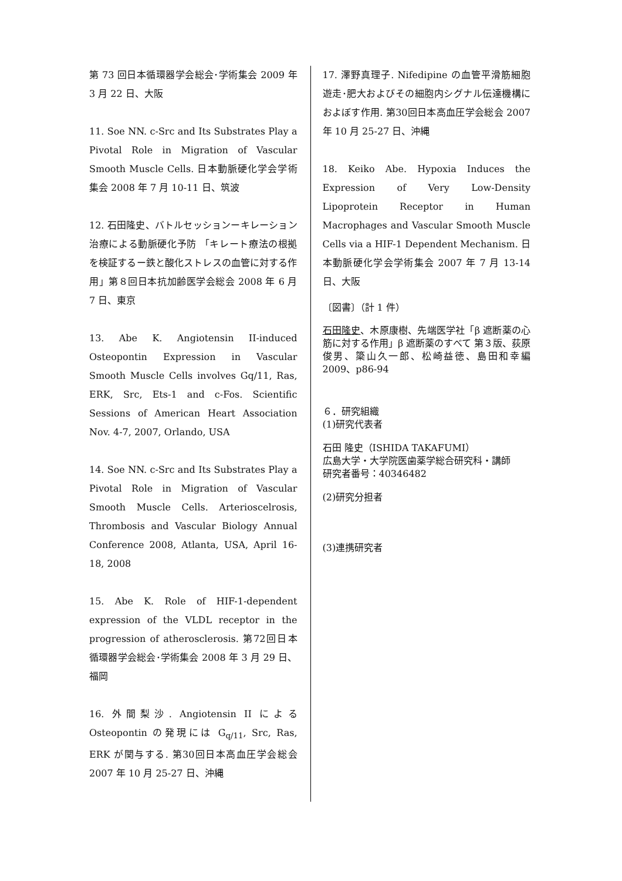第 73 回日本循環器学会総会･学術集会 2009 年 3 月 22 日、大阪
11. Soe NN. c-Src and Its Substrates Play a Pivotal Role in Migration of Vascular Smooth Muscle Cells. 日本動脈硬化学会学術集会 2008 年 7 月 10-11 日、筑波
12. 石田隆史、バトルセッションーキレーション治療による動脈硬化予防 「キレート療法の根拠を検証するー鉄と酸化ストレスの血管に対する作用」第８回日本抗加齢医学会総会 2008 年 6 月 7 日、東京
13. Abe K. Angiotensin II-induced Osteopontin Expression in Vascular Smooth Muscle Cells involves Gq/11, Ras, ERK, Src, Ets-1 and c-Fos. Scientific Sessions of American Heart Association Nov. 4-7, 2007, Orlando, USA
14. Soe NN. c-Src and Its Substrates Play a Pivotal Role in Migration of Vascular Smooth Muscle Cells. Arterioscelrosis, Thrombosis and Vascular Biology Annual Conference 2008, Atlanta, USA, April 16-18, 2008
15. Abe K. Role of HIF-1-dependent expression of the VLDL receptor in the progression of atherosclerosis. 第72回日本循環器学会総会･学術集会 2008 年 3 月 29 日、福岡
16. 外間梨沙. Angiotensin II による Osteopontin の発現には G<sub>q/11</sub>, Src, Ras, ERK が関与する. 第30回日本高血圧学会総会 2007 年 10 月 25-27 日、沖縄
17. 澤野真理子. Nifedipine の血管平滑筋細胞遊走･肥大およびその細胞内シグナル伝達機構におよぼす作用. 第30回日本高血圧学会総会 2007 年 10 月 25-27 日、沖縄
18. Keiko Abe. Hypoxia Induces the Expression of Very Low-Density Lipoprotein Receptor in Human Macrophages and Vascular Smooth Muscle Cells via a HIF-1 Dependent Mechanism. 日本動脈硬化学会学術集会 2007 年 7 月 13-14 日、大阪
〔図書〕（計 1 件）
石田隆史、木原康樹、先端医学社「β 遮断薬の心筋に対する作用」β 遮断薬のすべて 第３版、荻原俊男、簗山久一郎、松崎益徳、島田和幸編 2009、p86-94
６．研究組織
(1)研究代表者
石田 隆史（ISHIDA TAKAFUMI）
広島大学・大学院医歯薬学総合研究科・講師
研究者番号：40346482
(2)研究分担者
(3)連携研究者